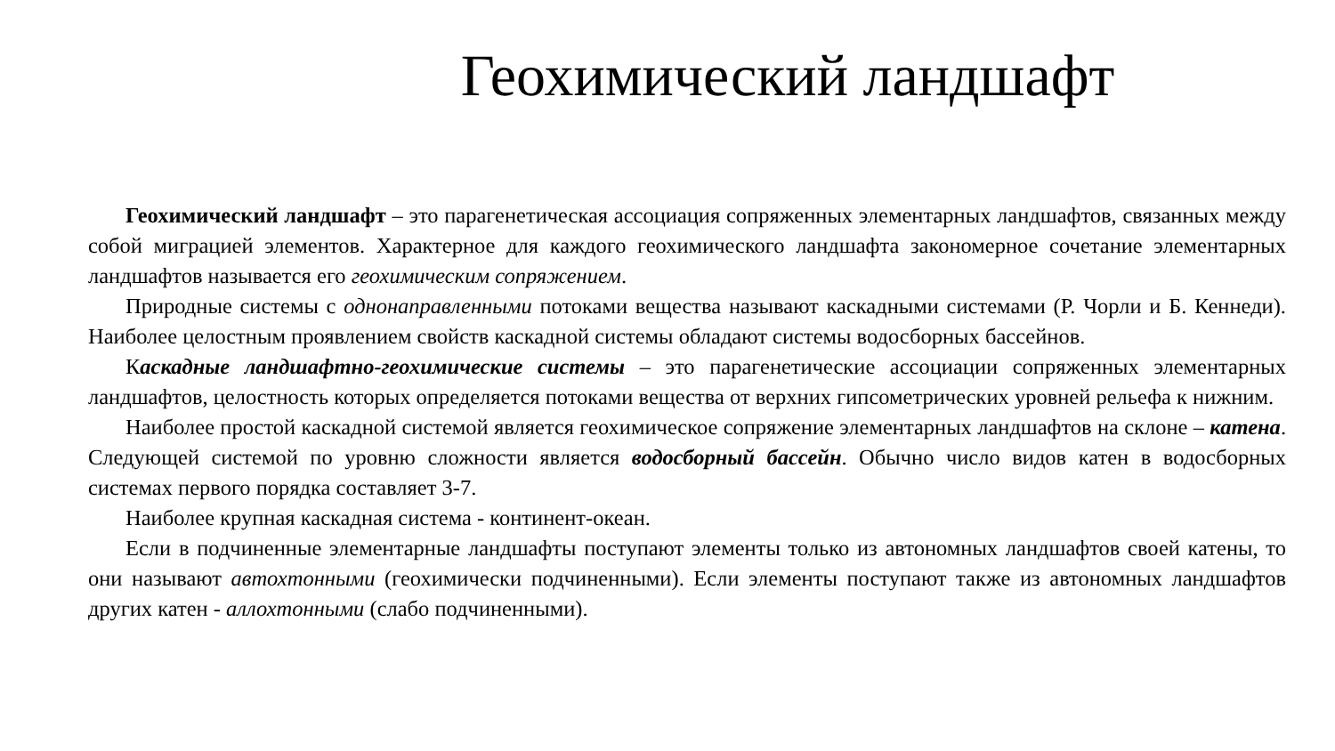Геохимический ландшафт
Геохимический ландшафт – это парагенетическая ассоциация сопряженных элементарных ландшафтов, связанных между собой миграцией элементов. Характерное для каждого геохимического ландшафта закономерное сочетание элементарных ландшафтов называется его геохимическим сопряжением.
Природные системы с однонаправленными потоками вещества называют каскадными системами (Р. Чорли и Б. Кеннеди). Наиболее целостным проявлением свойств каскадной системы обладают системы водосборных бассейнов.
Каскадные ландшафтно-геохимические системы – это парагенетические ассоциации сопряженных элементарных ландшафтов, целостность которых определяется потоками вещества от верхних гипсометрических уровней рельефа к нижним.
Наиболее простой каскадной системой является геохимическое сопряжение элементарных ландшафтов на склоне – катена. Следующей системой по уровню сложности является водосборный бассейн. Обычно число видов катен в водосборных системах первого порядка составляет 3-7.
Наиболее крупная каскадная система - континент-океан.
Если в подчиненные элементарные ландшафты поступают элементы только из автономных ландшафтов своей катены, то они называют автохтонными (геохимически подчиненными). Если элементы поступают также из автономных ландшафтов других катен - аллохтонными (слабо подчиненными).